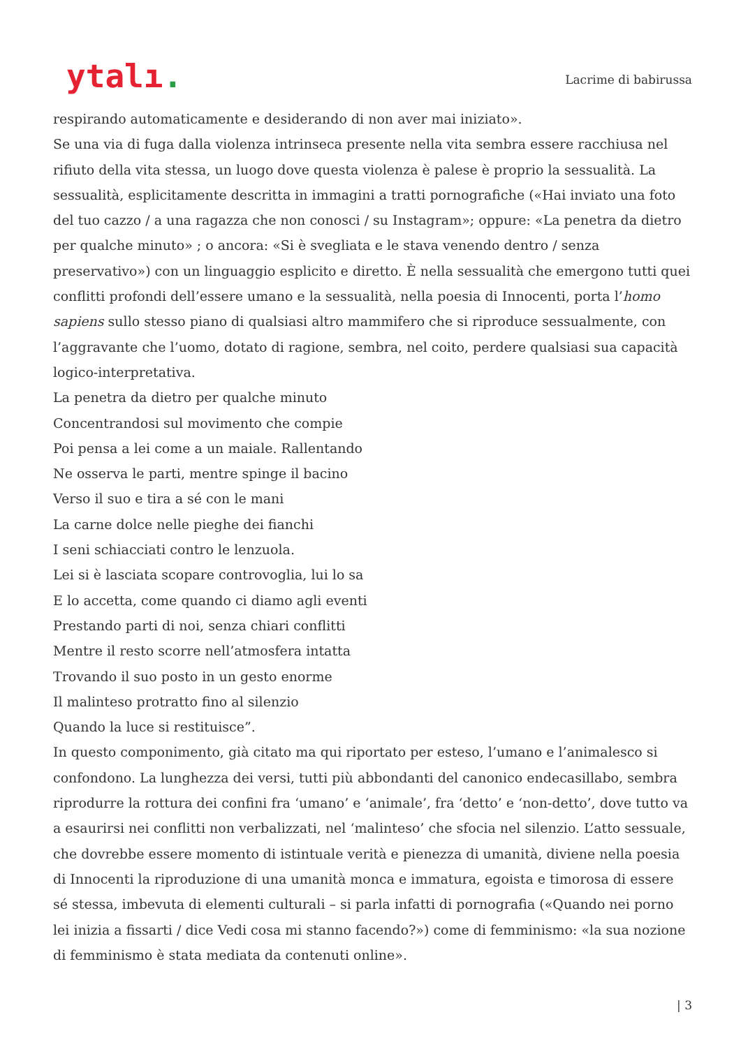ytalı.
Lacrime di babirussa
respirando automaticamente e desiderando di non aver mai iniziato».
Se una via di fuga dalla violenza intrinseca presente nella vita sembra essere racchiusa nel rifiuto della vita stessa, un luogo dove questa violenza è palese è proprio la sessualità. La sessualità, esplicitamente descritta in immagini a tratti pornografiche («Hai inviato una foto del tuo cazzo / a una ragazza che non conosci / su Instagram»; oppure: «La penetra da dietro per qualche minuto» ; o ancora: «Si è svegliata e le stava venendo dentro / senza preservativo») con un linguaggio esplicito e diretto. È nella sessualità che emergono tutti quei conflitti profondi dell’essere umano e la sessualità, nella poesia di Innocenti, porta l’homo sapiens sullo stesso piano di qualsiasi altro mammifero che si riproduce sessualmente, con l’aggravante che l’uomo, dotato di ragione, sembra, nel coito, perdere qualsiasi sua capacità logico-interpretativa.
La penetra da dietro per qualche minuto
Concentrandosi sul movimento che compie
Poi pensa a lei come a un maiale. Rallentando
Ne osserva le parti, mentre spinge il bacino
Verso il suo e tira a sé con le mani
La carne dolce nelle pieghe dei fianchi
I seni schiacciati contro le lenzuola.
Lei si è lasciata scopare controvoglia, lui lo sa
E lo accetta, come quando ci diamo agli eventi
Prestando parti di noi, senza chiari conflitti
Mentre il resto scorre nell’atmosfera intatta
Trovando il suo posto in un gesto enorme
Il malinteso protratto fino al silenzio
Quando la luce si restituisce”.
In questo componimento, già citato ma qui riportato per esteso, l’umano e l’animalesco si confondono. La lunghezza dei versi, tutti più abbondanti del canonico endecasillabo, sembra riprodurre la rottura dei confini fra ‘umano’ e ‘animale’, fra ‘detto’ e ‘non-detto’, dove tutto va a esaurirsi nei conflitti non verbalizzati, nel ‘malinteso’ che sfocia nel silenzio. L’atto sessuale, che dovrebbe essere momento di istintuale verità e pienezza di umanità, diviene nella poesia di Innocenti la riproduzione di una umanità monca e immatura, egoista e timorosa di essere sé stessa, imbevuta di elementi culturali – si parla infatti di pornografia («Quando nei porno lei inizia a fissarti / dice Vedi cosa mi stanno facendo?») come di femminismo: «la sua nozione di femminismo è stata mediata da contenuti online».
| 3